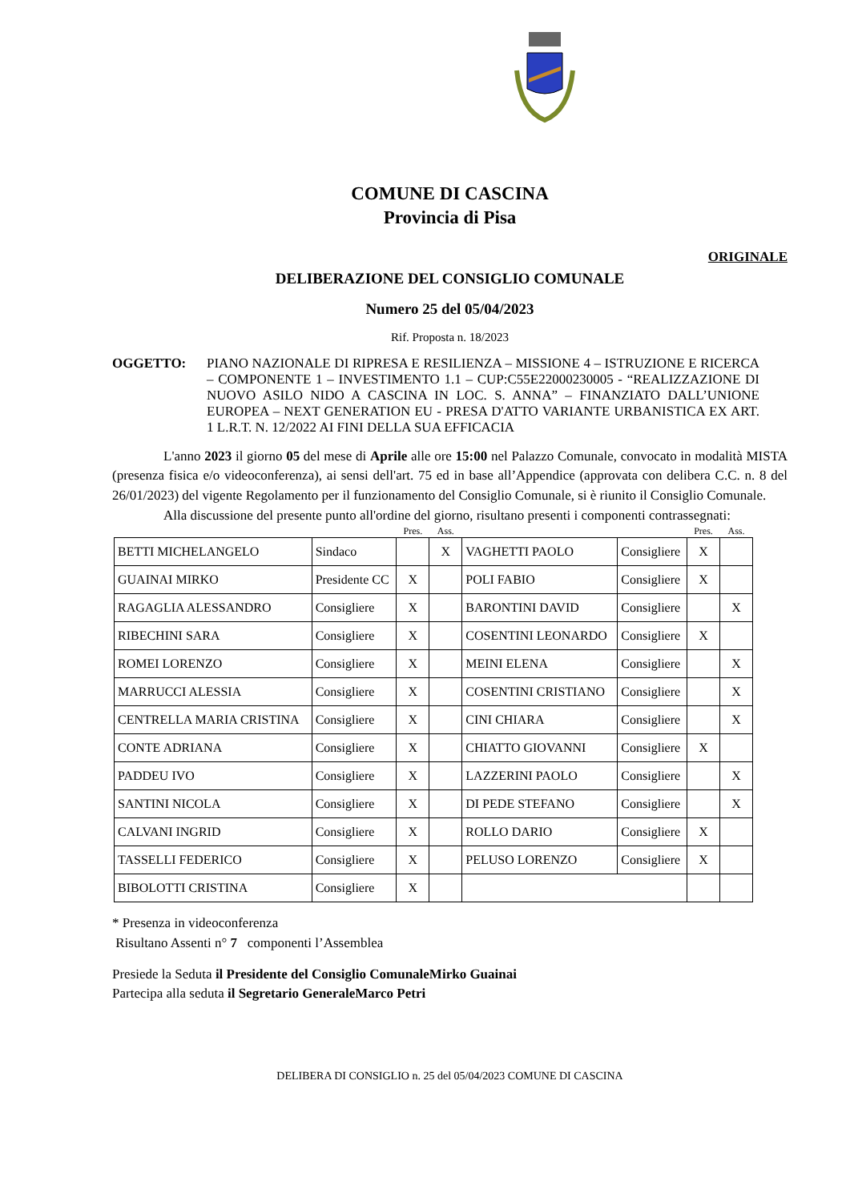COMUNE DI CASCINA
Provincia di Pisa
ORIGINALE
DELIBERAZIONE DEL CONSIGLIO COMUNALE
Numero 25 del 05/04/2023
Rif. Proposta n. 18/2023
OGGETTO: PIANO NAZIONALE DI RIPRESA E RESILIENZA – MISSIONE 4 – ISTRUZIONE E RICERCA – COMPONENTE 1 – INVESTIMENTO 1.1 – CUP:C55E22000230005 - “REALIZZAZIONE DI NUOVO ASILO NIDO A CASCINA IN LOC. S. ANNA” – FINANZIATO DALL’UNIONE EUROPEA – NEXT GENERATION EU - PRESA D'ATTO VARIANTE URBANISTICA EX ART. 1 L.R.T. N. 12/2022 AI FINI DELLA SUA EFFICACIA
L'anno 2023 il giorno 05 del mese di Aprile alle ore 15:00 nel Palazzo Comunale, convocato in modalità MISTA (presenza fisica e/o videoconferenza), ai sensi dell'art. 75 ed in base all’Appendice (approvata con delibera C.C. n. 8 del 26/01/2023) del vigente Regolamento per il funzionamento del Consiglio Comunale, si è riunito il Consiglio Comunale.
Alla discussione del presente punto all'ordine del giorno, risultano presenti i componenti contrassegnati:
| | | Pres. | Ass. | | | Pres. | Ass. |
| BETTI MICHELANGELO | Sindaco | | X | VAGHETTI PAOLO | Consigliere | X | |
| GUAINAI MIRKO | Presidente CC | X | | POLI FABIO | Consigliere | X | |
| RAGAGLIA ALESSANDRO | Consigliere | X | | BARONTINI DAVID | Consigliere | | X |
| RIBECHINI SARA | Consigliere | X | | COSENTINI LEONARDO | Consigliere | X | |
| ROMEI LORENZO | Consigliere | X | | MEINI ELENA | Consigliere | | X |
| MARRUCCI ALESSIA | Consigliere | X | | COSENTINI CRISTIANO | Consigliere | | X |
| CENTRELLA MARIA CRISTINA | Consigliere | X | | CINI CHIARA | Consigliere | | X |
| CONTE ADRIANA | Consigliere | X | | CHIATTO GIOVANNI | Consigliere | X | |
| PADDEU IVO | Consigliere | X | | LAZZERINI PAOLO | Consigliere | | X |
| SANTINI NICOLA | Consigliere | X | | DI PEDE STEFANO | Consigliere | | X |
| CALVANI INGRID | Consigliere | X | | ROLLO DARIO | Consigliere | X | |
| TASSELLI FEDERICO | Consigliere | X | | PELUSO LORENZO | Consigliere | X | |
| BIBOLOTTI CRISTINA | Consigliere | X | | | | | |
* Presenza in videoconferenza
Risultano Assenti n° 7 componenti l’Assemblea
Presiede la Seduta il Presidente del Consiglio ComunaleMirko Guainai
Partecipa alla seduta il Segretario GeneraleMarco Petri
DELIBERA DI CONSIGLIO n. 25 del 05/04/2023 COMUNE DI CASCINA